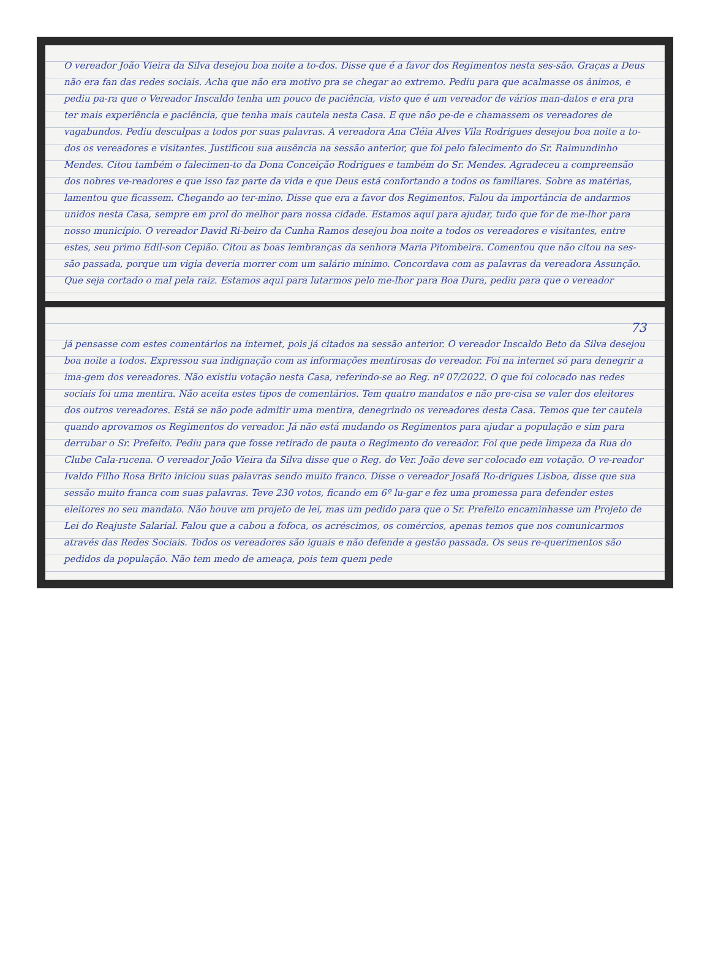O vereador João Vieira da Silva desejou boa noite a to-dos. Disse que é a favor dos Regimentos nesta ses-são. Graças a Deus não era fan das redes sociais. Acha que não era motivo pra se chegar ao extremo. Pediu para que acalmasse os ânimos, e pediu pa-ra que o Vereador Inscaldo tenha um pouco de paciência, visto que é um vereador de vários man-datos e era pra ter mais experiência e paciência, que tenha mais cautela nesta Casa. E que não pe-de e chamassem os vereadores de vagabundos. Pediu desculpas a todos por suas palavras. A vereadora Ana Cléia Alves Vila Rodrigues desejou boa noite a to-dos os vereadores e visitantes. Justificou sua ausência na sessão anterior, que foi pelo falecimento do Sr. Raimundinho Mendes. Citou também o falecimen-to da Dona Conceição Rodrigues e também do Sr. Mendes. Agradeceu a compreensão dos nobres ve-readores e que isso faz parte da vida e que Deus está confortando a todos os familiares. Sobre as matérias, lamentou que ficassem. Chegando ao ter-mino. Disse que era a favor dos Regimentos. Falou da importância de andarmos unidos nesta Casa, sempre em prol do melhor para nossa cidade. Estamos aqui para ajudar, tudo que for de me-lhor para nosso município. O vereador David Ri-beiro da Cunha Ramos desejou boa noite a todos os vereadores e visitantes, entre estes, seu primo Edil-son Cepião. Citou as boas lembranças da senhora Maria Pitombeira. Comentou que não citou na ses-são passada, porque um vigia deveria morrer com um salário mínimo. Concordava com as palavras da vereadora Assunção. Que seja cortado o mal pela raiz. Estamos aqui para lutarmos pelo me-lhor para Boa Dura, pediu para que o vereador
73
já pensasse com estes comentários na internet, pois já citados na sessão anterior. O vereador Inscaldo Beto da Silva desejou boa noite a todos. Expressou sua indignação com as informações mentirosas do vereador. Foi na internet só para denegrir a ima-gem dos vereadores. Não existiu votação nesta Casa, referindo-se ao Reg. nº 07/2022. O que foi colocado nas redes sociais foi uma mentira. Não aceita estes tipos de comentários. Tem quatro mandatos e não pre-cisa se valer dos eleitores dos outros vereadores. Está se não pode admitir uma mentira, denegrindo os vereadores desta Casa. Temos que ter cautela quando aprovamos os Regimentos do vereador. Já não está mudando os Regimentos para ajudar a população e sim para derrubar o Sr. Prefeito. Pediu para que fosse retirado de pauta o Regimento do vereador. Foi que pede limpeza da Rua do Clube Cala-rucena. O vereador João Vieira da Silva disse que o Reg. do Ver. João deve ser colocado em votação. O ve-reador Ivaldo Filho Rosa Brito iniciou suas palavras sendo muito franco. Disse o vereador Josafá Ro-drigues Lisboa, disse que sua sessão muito franca com suas palavras. Teve 230 votos, ficando em 6º lu-gar e fez uma promessa para defender estes eleitores no seu mandato. Não houve um projeto de lei, mas um pedido para que o Sr. Prefeito encaminhasse um Projeto de Lei do Reajuste Salarial. Falou que a cabou a fofoca, os acréscimos, os comércios, apenas temos que nos comunicarmos através das Redes Sociais. Todos os vereadores são iguais e não defende a gestão passada. Os seus re-querimentos são pedidos da população. Não tem medo de ameaça, pois tem quem pede